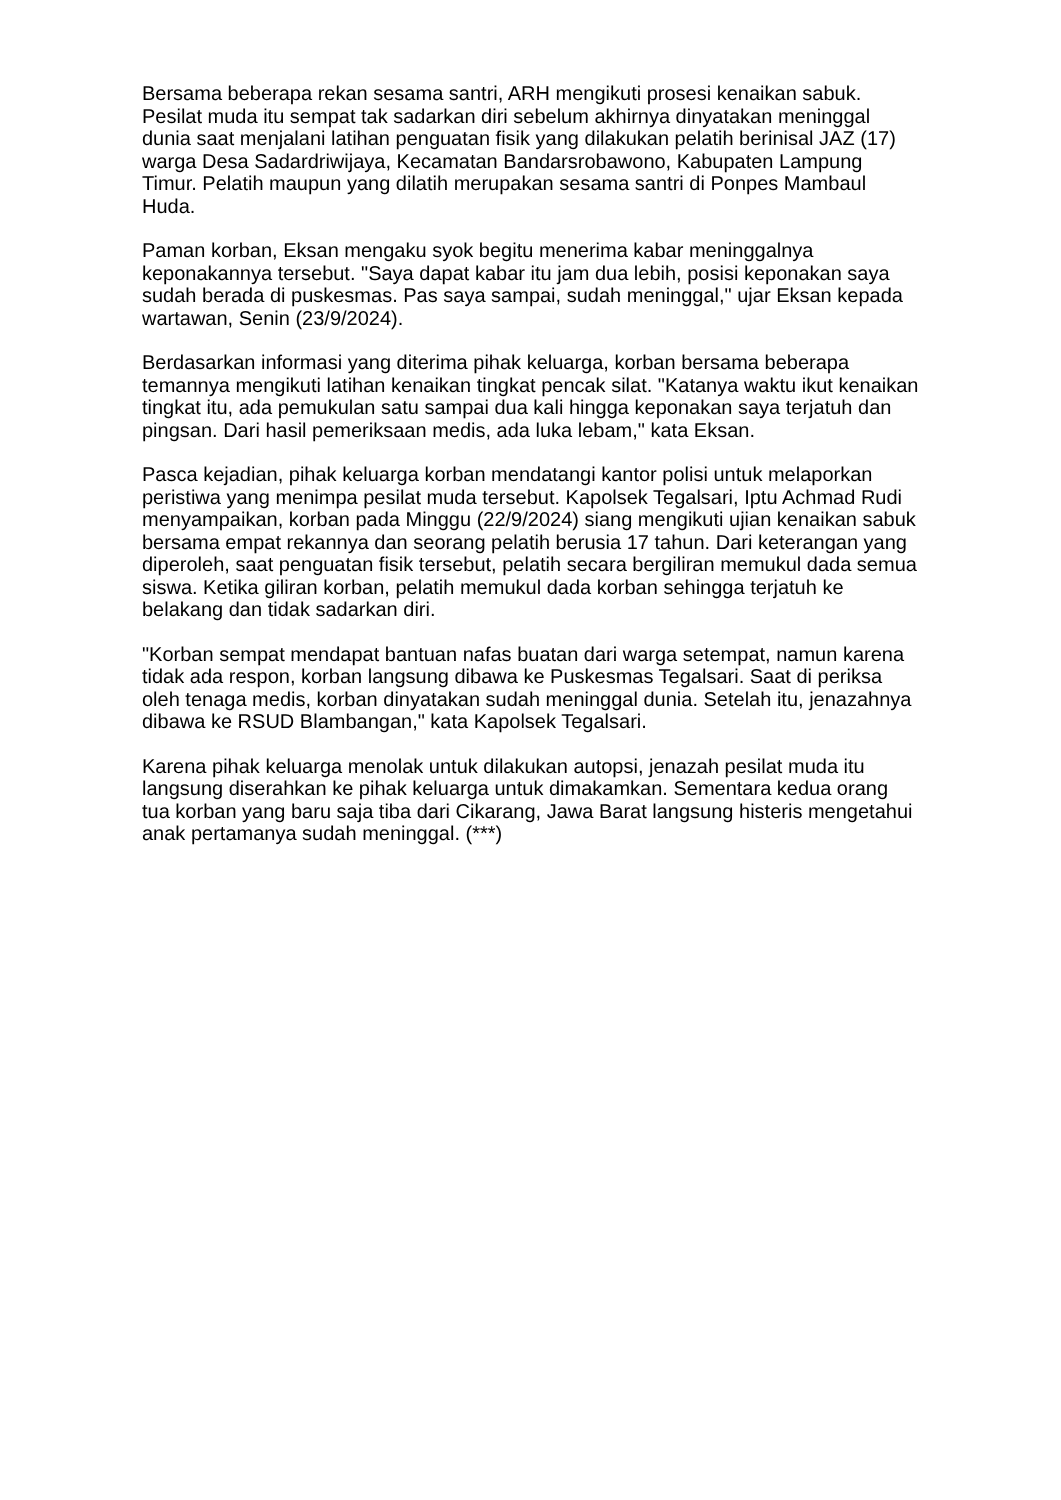Bersama beberapa rekan sesama santri, ARH mengikuti prosesi kenaikan sabuk. Pesilat muda itu sempat tak sadarkan diri sebelum akhirnya dinyatakan meninggal dunia saat menjalani latihan penguatan fisik yang dilakukan pelatih berinisal JAZ (17) warga Desa Sadardriwijaya, Kecamatan Bandarsrobawono, Kabupaten Lampung Timur. Pelatih maupun yang dilatih merupakan sesama santri di Ponpes Mambaul Huda.
Paman korban, Eksan mengaku syok begitu menerima kabar meninggalnya keponakannya tersebut. "Saya dapat kabar itu jam dua lebih, posisi keponakan saya sudah berada di puskesmas. Pas saya sampai, sudah meninggal," ujar Eksan kepada wartawan, Senin (23/9/2024).
Berdasarkan informasi yang diterima pihak keluarga, korban bersama beberapa temannya mengikuti latihan kenaikan tingkat pencak silat. "Katanya waktu ikut kenaikan tingkat itu, ada pemukulan satu sampai dua kali hingga keponakan saya terjatuh dan pingsan. Dari hasil pemeriksaan medis, ada luka lebam," kata Eksan.
Pasca kejadian, pihak keluarga korban mendatangi kantor polisi untuk melaporkan peristiwa yang menimpa pesilat muda tersebut. Kapolsek Tegalsari, Iptu Achmad Rudi menyampaikan, korban pada Minggu (22/9/2024) siang mengikuti ujian kenaikan sabuk bersama empat rekannya dan seorang pelatih berusia 17 tahun. Dari keterangan yang diperoleh, saat penguatan fisik tersebut, pelatih secara bergiliran memukul dada semua siswa. Ketika giliran korban, pelatih memukul dada korban sehingga terjatuh ke belakang dan tidak sadarkan diri.
"Korban sempat mendapat bantuan nafas buatan dari warga setempat, namun karena tidak ada respon, korban langsung dibawa ke Puskesmas Tegalsari. Saat di periksa oleh tenaga medis, korban dinyatakan sudah meninggal dunia. Setelah itu, jenazahnya dibawa ke RSUD Blambangan," kata Kapolsek Tegalsari.
Karena pihak keluarga menolak untuk dilakukan autopsi, jenazah pesilat muda itu langsung diserahkan ke pihak keluarga untuk dimakamkan. Sementara kedua orang tua korban yang baru saja tiba dari Cikarang, Jawa Barat langsung histeris mengetahui anak pertamanya sudah meninggal. (***)